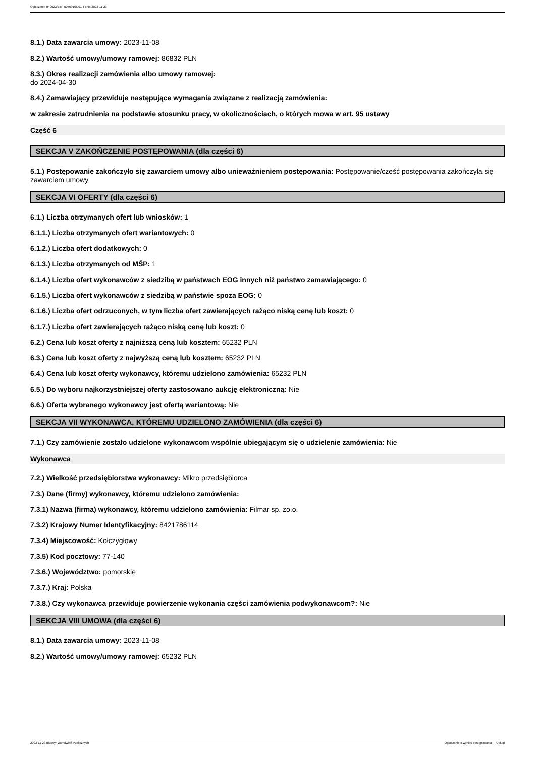Ogłoszenie nr 2023/BZP 00509165/01 z dnia 2023-11-23
8.1.) Data zawarcia umowy: 2023-11-08
8.2.) Wartość umowy/umowy ramowej: 86832 PLN
8.3.) Okres realizacji zamówienia albo umowy ramowej:
do 2024-04-30
8.4.) Zamawiający przewiduje następujące wymagania związane z realizacją zamówienia:
w zakresie zatrudnienia na podstawie stosunku pracy, w okolicznościach, o których mowa w art. 95 ustawy
Część 6
SEKCJA V ZAKOŃCZENIE POSTĘPOWANIA (dla części 6)
5.1.) Postępowanie zakończyło się zawarciem umowy albo unieważnieniem postępowania: Postępowanie/cześć postępowania zakończyła się zawarciem umowy
SEKCJA VI OFERTY (dla części 6)
6.1.) Liczba otrzymanych ofert lub wniosków: 1
6.1.1.) Liczba otrzymanych ofert wariantowych: 0
6.1.2.) Liczba ofert dodatkowych: 0
6.1.3.) Liczba otrzymanych od MŚP: 1
6.1.4.) Liczba ofert wykonawców z siedzibą w państwach EOG innych niż państwo zamawiającego: 0
6.1.5.) Liczba ofert wykonawców z siedzibą w państwie spoza EOG: 0
6.1.6.) Liczba ofert odrzuconych, w tym liczba ofert zawierających rażąco niską cenę lub koszt: 0
6.1.7.) Liczba ofert zawierających rażąco niską cenę lub koszt: 0
6.2.) Cena lub koszt oferty z najniższą ceną lub kosztem: 65232 PLN
6.3.) Cena lub koszt oferty z najwyższą ceną lub kosztem: 65232 PLN
6.4.) Cena lub koszt oferty wykonawcy, któremu udzielono zamówienia: 65232 PLN
6.5.) Do wyboru najkorzystniejszej oferty zastosowano aukcję elektroniczną: Nie
6.6.) Oferta wybranego wykonawcy jest ofertą wariantową: Nie
SEKCJA VII WYKONAWCA, KTÓREMU UDZIELONO ZAMÓWIENIA (dla części 6)
7.1.) Czy zamówienie zostało udzielone wykonawcom wspólnie ubiegającym się o udzielenie zamówienia: Nie
Wykonawca
7.2.) Wielkość przedsiębiorstwa wykonawcy: Mikro przedsiębiorca
7.3.) Dane (firmy) wykonawcy, któremu udzielono zamówienia:
7.3.1) Nazwa (firma) wykonawcy, któremu udzielono zamówienia: Filmar sp. zo.o.
7.3.2) Krajowy Numer Identyfikacyjny: 8421786114
7.3.4) Miejscowość: Kołczygłowy
7.3.5) Kod pocztowy: 77-140
7.3.6.) Województwo: pomorskie
7.3.7.) Kraj: Polska
7.3.8.) Czy wykonawca przewiduje powierzenie wykonania części zamówienia podwykonawcom?: Nie
SEKCJA VIII UMOWA (dla części 6)
8.1.) Data zawarcia umowy: 2023-11-08
8.2.) Wartość umowy/umowy ramowej: 65232 PLN
2023-11-23 Biuletyn Zamówień Publicznych Ogłoszenie o wyniku postępowania - - Usługi